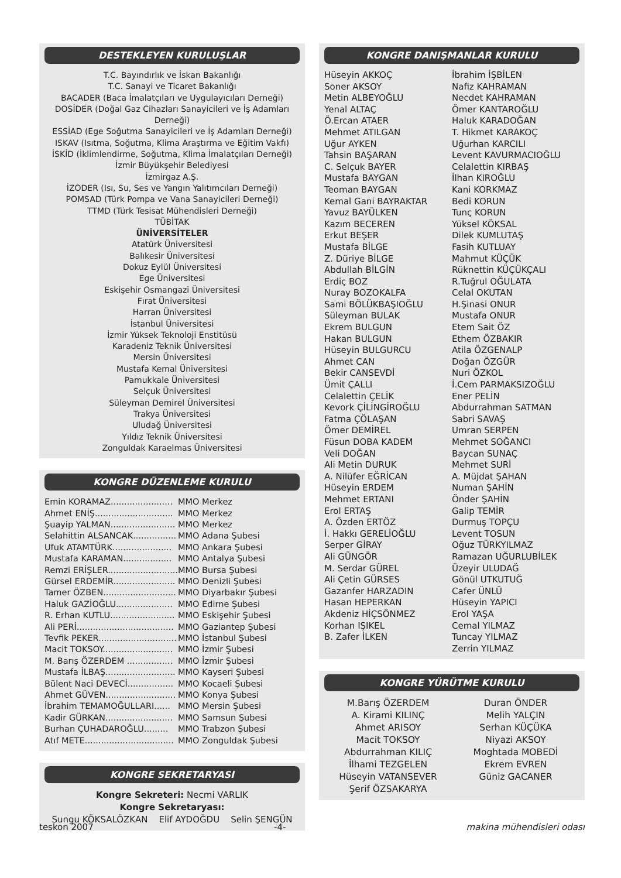DESTEKLEYEN KURULUŞLAR
T.C. Bayındırlık ve İskan Bakanlığı
T.C. Sanayi ve Ticaret Bakanlığı
BACADER (Baca İmalatçıları ve Uygulayıcıları Derneği)
DOSİDER (Doğal Gaz Cihazları Sanayicileri ve İş Adamları Derneği)
ESSİAD (Ege Soğutma Sanayicileri ve İş Adamları Derneği)
ISKAV (Isıtma, Soğutma, Klima Araştırma ve Eğitim Vakfı)
İSKİD (İklimlendirme, Soğutma, Klima İmalatçıları Derneği)
İzmir Büyükşehir Belediyesi
İzmirgaz A.Ş.
İZODER (Isı, Su, Ses ve Yangın Yalıtımcıları Derneği)
POMSAD (Türk Pompa ve Vana Sanayicileri Derneği)
TTMD (Türk Tesisat Mühendisleri Derneği)
TÜBİTAK
ÜNİVERSİTELER
Atatürk Üniversitesi
Balıkesir Üniversitesi
Dokuz Eylül Üniversitesi
Ege Üniversitesi
Eskişehir Osmangazi Üniversitesi
Fırat Üniversitesi
Harran Üniversitesi
İstanbul Üniversitesi
İzmir Yüksek Teknoloji Enstitüsü
Karadeniz Teknik Üniversitesi
Mersin Üniversitesi
Mustafa Kemal Üniversitesi
Pamukkale Üniversitesi
Selçuk Üniversitesi
Süleyman Demirel Üniversitesi
Trakya Üniversitesi
Uludağ Üniversitesi
Yıldız Teknik Üniversitesi
Zonguldak Karaelmas Üniversitesi
KONGRE DÜZENLEME KURULU
| Emin KORAMAZ....................... | MMO Merkez |
| Ahmet ENİŞ............................. | MMO Merkez |
| Şuayip YALMAN........................ | MMO Merkez |
| Selahittin ALSANCAK................ | MMO Adana Şubesi |
| Ufuk ATAMTÜRK...................... | MMO Ankara Şubesi |
| Mustafa KARAMAN.................. | MMO Antalya Şubesi |
| Remzi ERİŞLER.......................... | MMO Bursa Şubesi |
| Gürsel ERDEMİR....................... | MMO Denizli Şubesi |
| Tamer ÖZBEN........................... | MMO Diyarbakır Şubesi |
| Haluk GAZİOĞLU..................... | MMO Edirne Şubesi |
| R. Erhan KUTLU........................ | MMO Eskişehir Şubesi |
| Ali PERİ.................................... | MMO Gaziantep Şubesi |
| Tevfik PEKER............................. | MMO İstanbul Şubesi |
| Macit TOKSOY.......................... | MMO İzmir Şubesi |
| M. Barış ÖZERDEM ................. | MMO İzmir Şubesi |
| Mustafa İLBAŞ.......................... | MMO Kayseri Şubesi |
| Bülent Naci DEVECİ................. | MMO Kocaeli Şubesi |
| Ahmet GÜVEN.......................... | MMO Konya Şubesi |
| İbrahim TEMAMOĞULLARI...... | MMO Mersin Şubesi |
| Kadir GÜRKAN......................... | MMO Samsun Şubesi |
| Burhan ÇUHADAROĞLU......... | MMO Trabzon Şubesi |
| Atıf METE................................. | MMO Zonguldak Şubesi |
KONGRE SEKRETARYASI
Kongre Sekreteri: Necmi VARLIK
Kongre Sekretaryası:
Sungu KÖKSALÖZKAN Elif AYDOĞDU Selin ŞENGÜN
KONGRE DANIŞMANLAR KURULU
Hüseyin AKKOÇ
Soner AKSOY
Metin ALBEYOĞLU
Yenal ALTAÇ
Ö.Ercan ATAER
Mehmet ATILGAN
Uğur AYKEN
Tahsin BAŞARAN
C. Selçuk BAYER
Mustafa BAYGAN
Teoman BAYGAN
Kemal Gani BAYRAKTAR
Yavuz BAYÜLKEN
Kazım BECEREN
Erkut BEŞER
Mustafa BİLGE
Z. Düriye BİLGE
Abdullah BİLGİN
Erdiç BOZ
Nuray BOZOKALFA
Sami BÖLÜKBAŞIOĞLU
Süleyman BULAK
Ekrem BULGUN
Hakan BULGUN
Hüseyin BULGURCU
Ahmet CAN
Bekir CANSEVDİ
Ümit ÇALLI
Celalettin ÇELİK
Kevork ÇİLİNGİROĞLU
Fatma ÇÖLAŞAN
Ömer DEMİREL
Füsun DOBA KADEM
Veli DOĞAN
Ali Metin DURUK
A. Nilüfer EĞRİCAN
Hüseyin ERDEM
Mehmet ERTANI
Erol ERTAŞ
A. Özden ERTÖZ
İ. Hakkı GERELİOĞLU
Serper GİRAY
Ali GÜNGÖR
M. Serdar GÜREL
Ali Çetin GÜRSES
Gazanfer HARZADIN
Hasan HEPERKAN
Akdeniz HİÇSÖNMEZ
Korhan IŞIKEL
B. Zafer İLKEN
İbrahim İŞBİLEN
Nafiz KAHRAMAN
Necdet KAHRAMAN
Ömer KANTAROĞLU
Haluk KARADOĞAN
T. Hikmet KARAKOÇ
Uğurhan KARCILI
Levent KAVURMACIOĞLU
Celalettin KIRBAŞ
İlhan KIROĞLU
Kani KORKMAZ
Bedi KORUN
Tunç KORUN
Yüksel KÖKSAL
Dilek KUMLUTAŞ
Fasih KUTLUAY
Mahmut KÜÇÜK
Rüknettin KÜÇÜKÇALI
R.Tuğrul OĞULATA
Celal OKUTAN
H.Şinasi ONUR
Mustafa ONUR
Etem Sait ÖZ
Ethem ÖZBAKIR
Atila ÖZGENALP
Doğan ÖZGÜR
Nuri ÖZKOL
İ.Cem PARMAKSIZOĞLU
Ener PELİN
Abdurrahman SATMAN
Sabri SAVAŞ
Umran SERPEN
Mehmet SOĞANCI
Baycan SUNAÇ
Mehmet SURİ
A. Müjdat ŞAHAN
Numan ŞAHİN
Önder ŞAHİN
Galip TEMİR
Durmuş TOPÇU
Levent TOSUN
Oğuz TÜRKYILMAZ
Ramazan UĞURLUBİLEK
Üzeyir ULUDAĞ
Gönül UTKUTUĞ
Cafer ÜNLÜ
Hüseyin YAPICI
Erol YAŞA
Cemal YILMAZ
Tuncay YILMAZ
Zerrin YILMAZ
KONGRE YÜRÜTME KURULU
M.Barış ÖZERDEM
A. Kirami KILINÇ
Ahmet ARISOY
Macit TOKSOY
Abdurrahman KILIÇ
İlhami TEZGELEN
Hüseyin VATANSEVER
Şerif ÖZSAKARYA
Duran ÖNDER
Melih YALÇIN
Serhan KÜÇÜKA
Niyazi AKSOY
Moghtada MOBEDİ
Ekrem EVREN
Güniz GACANER
teskon 2007 -4- makina mühendisleri odası